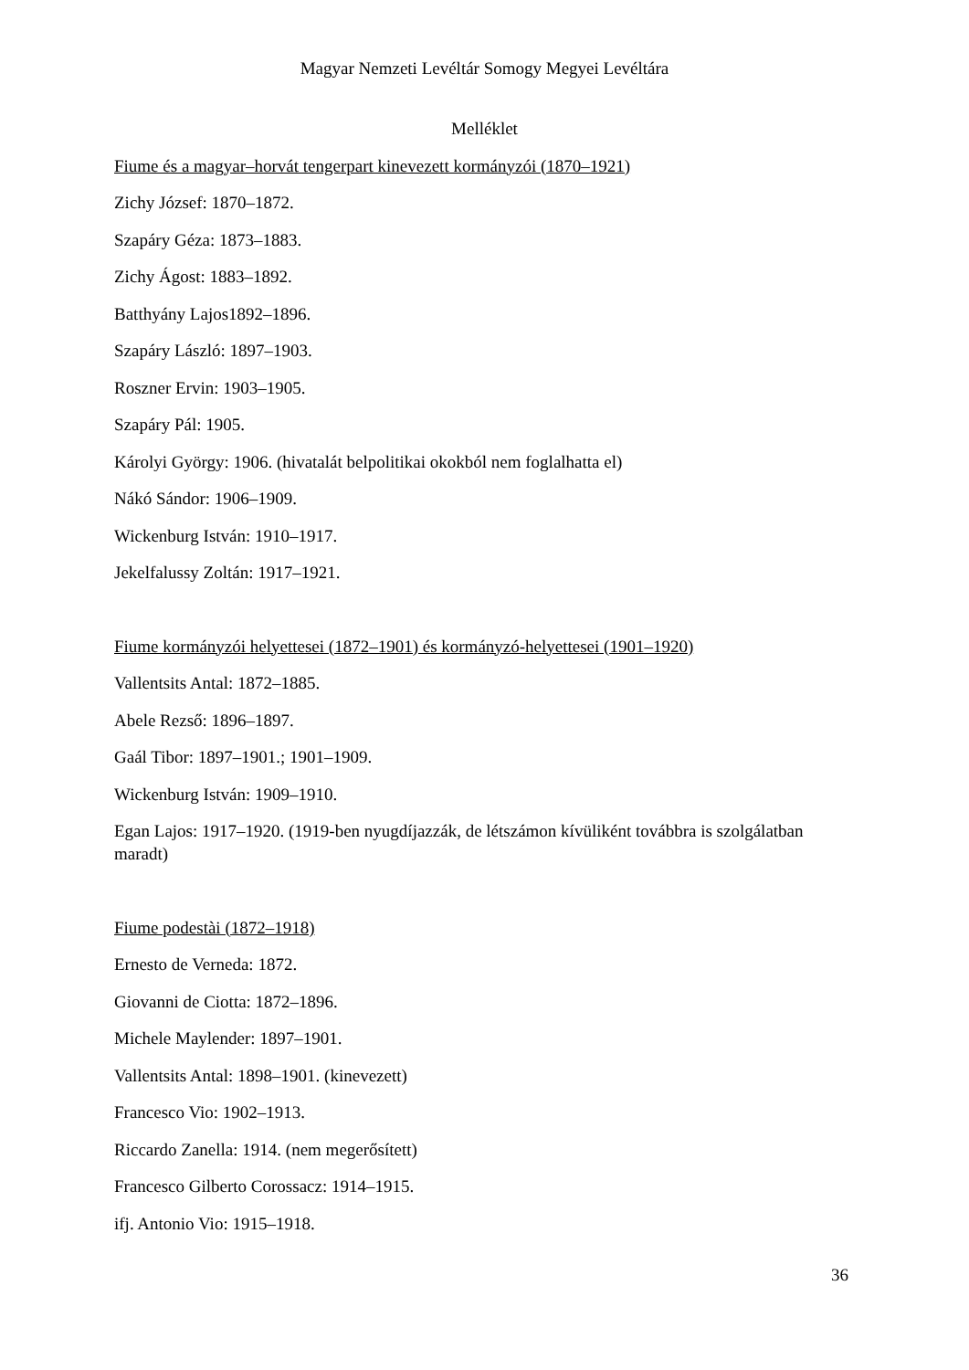Magyar Nemzeti Levéltár Somogy Megyei Levéltára
Melléklet
Fiume és a magyar–horvát tengerpart kinevezett kormányzói (1870–1921)
Zichy József: 1870–1872.
Szapáry Géza: 1873–1883.
Zichy Ágost: 1883–1892.
Batthyány Lajos1892–1896.
Szapáry László: 1897–1903.
Roszner Ervin: 1903–1905.
Szapáry Pál: 1905.
Károlyi György: 1906. (hivatalát belpolitikai okokból nem foglalhatta el)
Nákó Sándor: 1906–1909.
Wickenburg István: 1910–1917.
Jekelfalussy Zoltán: 1917–1921.
Fiume kormányzói helyettesei (1872–1901) és kormányzó-helyettesei (1901–1920)
Vallentsits Antal: 1872–1885.
Abele Rezső: 1896–1897.
Gaál Tibor: 1897–1901.; 1901–1909.
Wickenburg István: 1909–1910.
Egan Lajos: 1917–1920. (1919-ben nyugdíjazzák, de létszámon kívüliként továbbra is szolgálatban maradt)
Fiume podestài (1872–1918)
Ernesto de Verneda: 1872.
Giovanni de Ciotta: 1872–1896.
Michele Maylender: 1897–1901.
Vallentsits Antal: 1898–1901. (kinevezett)
Francesco Vio: 1902–1913.
Riccardo Zanella: 1914. (nem megerősített)
Francesco Gilberto Corossacz: 1914–1915.
ifj. Antonio Vio: 1915–1918.
36